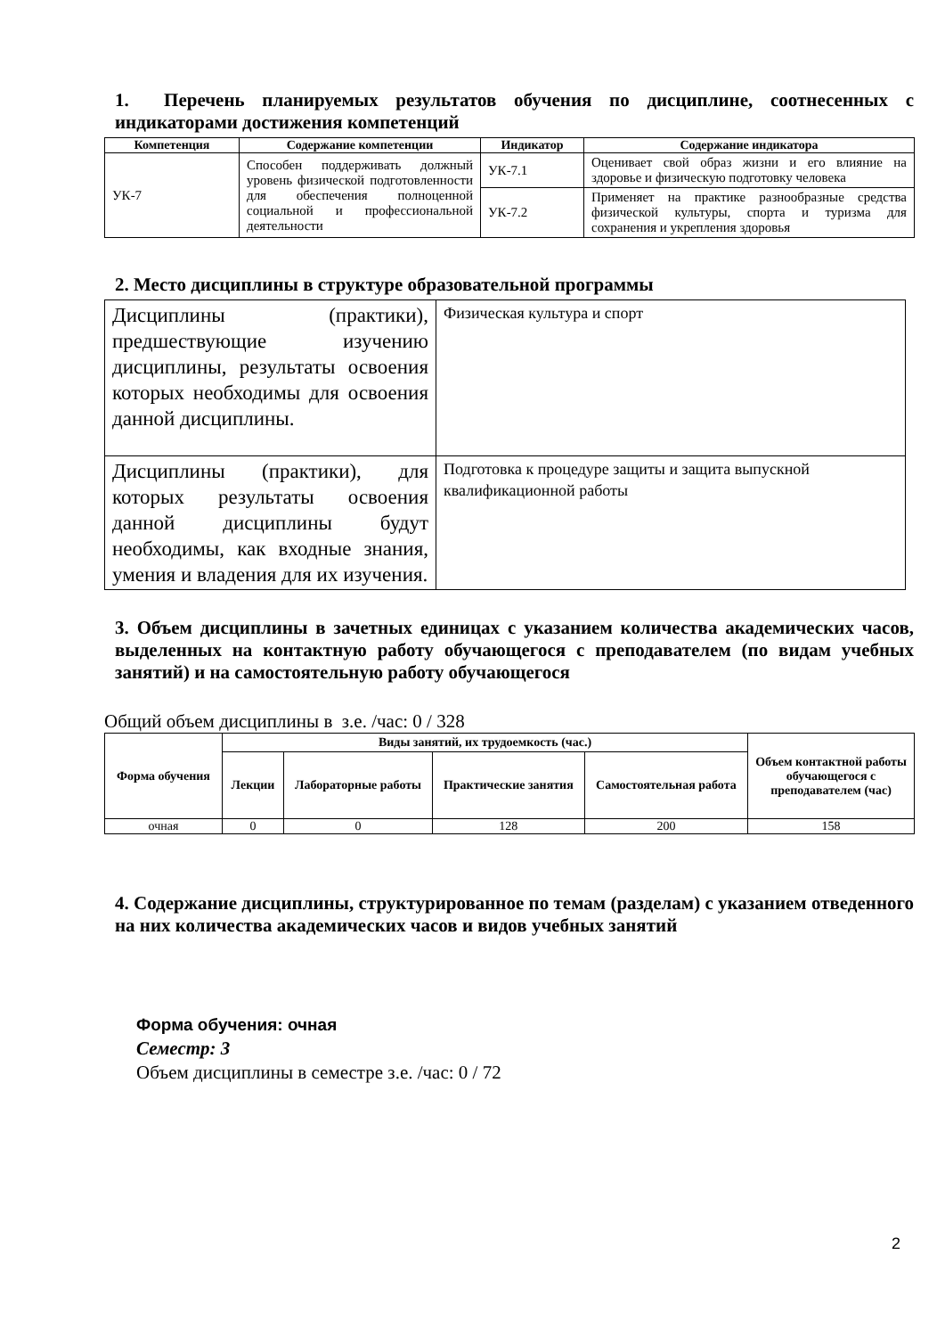1. Перечень планируемых результатов обучения по дисциплине, соотнесенных с индикаторами достижения компетенций
| Компетенция | Содержание компетенции | Индикатор | Содержание индикатора |
| --- | --- | --- | --- |
| УК-7 | Способен поддерживать должный уровень физической подготовленности для обеспечения полноценной социальной и профессиональной деятельности | УК-7.1 | Оценивает свой образ жизни и его влияние на здоровье и физическую подготовку человека |
| | | УК-7.2 | Применяет на практике разнообразные средства физической культуры, спорта и туризма для сохранения и укрепления здоровья |
2. Место дисциплины в структуре образовательной программы
| Дисциплины (практики), предшествующие изучению дисциплины, результаты освоения которых необходимы для освоения данной дисциплины. | Физическая культура и спорт |
| Дисциплины (практики), для которых результаты освоения данной дисциплины будут необходимы, как входные знания, умения и владения для их изучения. | Подготовка к процедуре защиты и защита выпускной квалификационной работы |
3. Объем дисциплины в зачетных единицах с указанием количества академических часов, выделенных на контактную работу обучающегося с преподавателем (по видам учебных занятий) и на самостоятельную работу обучающегося
Общий объем дисциплины в з.е. /час: 0 / 328
| Форма обучения | Виды занятий, их трудоемкость (час.) | | | | Объем контактной работы обучающегося с преподавателем (час) |
| --- | --- | --- | --- | --- | --- |
| | Лекции | Лабораторные работы | Практические занятия | Самостоятельная работа | |
| очная | 0 | 0 | 128 | 200 | 158 |
4. Содержание дисциплины, структурированное по темам (разделам) с указанием отведенного на них количества академических часов и видов учебных занятий
Форма обучения: очная
Семестр: 3
Объем дисциплины в семестре з.е. /час: 0 / 72
2